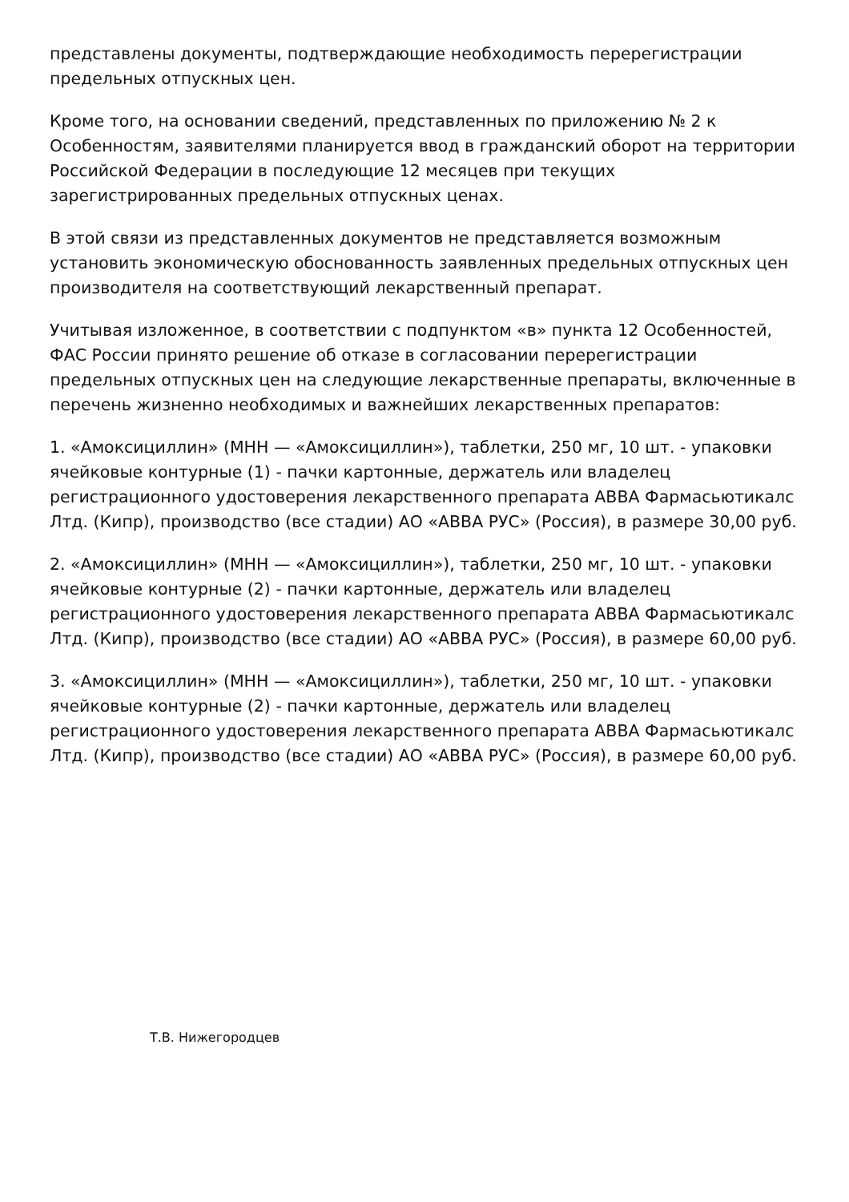представлены документы, подтверждающие необходимость перерегистрации предельных отпускных цен.
Кроме того, на основании сведений, представленных по приложению № 2 к Особенностям, заявителями планируется ввод в гражданский оборот на территории Российской Федерации в последующие 12 месяцев при текущих зарегистрированных предельных отпускных ценах.
В этой связи из представленных документов не представляется возможным установить экономическую обоснованность заявленных предельных отпускных цен производителя на соответствующий лекарственный препарат.
Учитывая изложенное, в соответствии с подпунктом «в» пункта 12 Особенностей, ФАС России принято решение об отказе в согласовании перерегистрации предельных отпускных цен на следующие лекарственные препараты, включенные в перечень жизненно необходимых и важнейших лекарственных препаратов:
1. «Амоксициллин» (МНН — «Амоксициллин»), таблетки, 250 мг, 10 шт. - упаковки ячейковые контурные (1) - пачки картонные, держатель или владелец регистрационного удостоверения лекарственного препарата АВВА Фармасьютикалс Лтд. (Кипр), производство (все стадии) АО «АВВА РУС» (Россия), в размере 30,00 руб.
2. «Амоксициллин» (МНН — «Амоксициллин»), таблетки, 250 мг, 10 шт. - упаковки ячейковые контурные (2) - пачки картонные, держатель или владелец регистрационного удостоверения лекарственного препарата АВВА Фармасьютикалс Лтд. (Кипр), производство (все стадии) АО «АВВА РУС» (Россия), в размере 60,00 руб.
3. «Амоксициллин» (МНН — «Амоксициллин»), таблетки, 250 мг, 10 шт. - упаковки ячейковые контурные (2) - пачки картонные, держатель или владелец регистрационного удостоверения лекарственного препарата АВВА Фармасьютикалс Лтд. (Кипр), производство (все стадии) АО «АВВА РУС» (Россия), в размере 60,00 руб.
Т.В. Нижегородцев